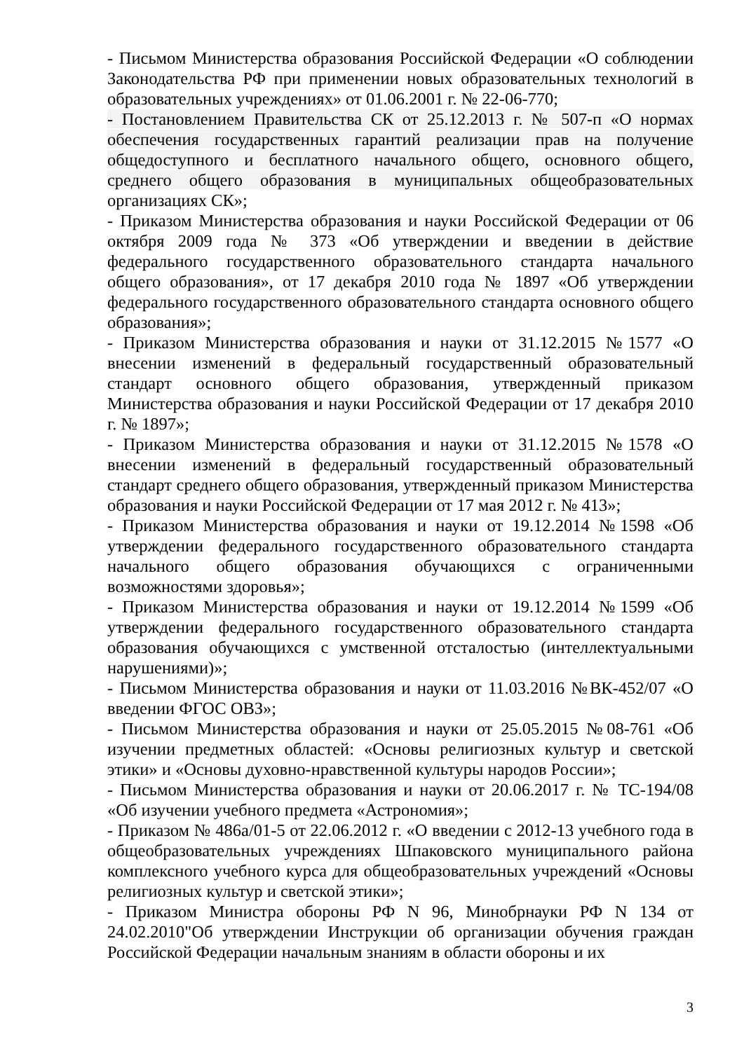- Письмом Министерства образования Российской Федерации «О соблюдении Законодательства РФ при применении новых образовательных технологий в образовательных учреждениях» от 01.06.2001 г. № 22-06-770;
- Постановлением Правительства СК от 25.12.2013 г. № 507-п «О нормах обеспечения государственных гарантий реализации прав на получение общедоступного и бесплатного начального общего, основного общего, среднего общего образования в муниципальных общеобразовательных организациях СК»;
- Приказом Министерства образования и науки Российской Федерации от 06 октября 2009 года № 373 «Об утверждении и введении в действие федерального государственного образовательного стандарта начального общего образования», от 17 декабря 2010 года № 1897 «Об утверждении федерального государственного образовательного стандарта основного общего образования»;
- Приказом Министерства образования и науки от 31.12.2015 №1577 «О внесении изменений в федеральный государственный образовательный стандарт основного общего образования, утвержденный приказом Министерства образования и науки Российской Федерации от 17 декабря 2010 г. № 1897»;
- Приказом Министерства образования и науки от 31.12.2015 №1578 «О внесении изменений в федеральный государственный образовательный стандарт среднего общего образования, утвержденный приказом Министерства образования и науки Российской Федерации от 17 мая 2012 г. № 413»;
- Приказом Министерства образования и науки от 19.12.2014 №1598 «Об утверждении федерального государственного образовательного стандарта начального общего образования обучающихся с ограниченными возможностями здоровья»;
- Приказом Министерства образования и науки от 19.12.2014 №1599 «Об утверждении федерального государственного образовательного стандарта образования обучающихся с умственной отсталостью (интеллектуальными нарушениями)»;
- Письмом Министерства образования и науки от 11.03.2016 №ВК-452/07 «О введении ФГОС ОВЗ»;
- Письмом Министерства образования и науки от 25.05.2015 №08-761 «Об изучении предметных областей: «Основы религиозных культур и светской этики» и «Основы духовно-нравственной культуры народов России»;
- Письмом Министерства образования и науки от 20.06.2017 г. № ТС-194/08 «Об изучении учебного предмета «Астрономия»;
- Приказом № 486а/01-5 от 22.06.2012 г. «О введении с 2012-13 учебного года в общеобразовательных учреждениях Шпаковского муниципального района комплексного учебного курса для общеобразовательных учреждений «Основы религиозных культур и светской этики»;
- Приказом Министра обороны РФ N 96, Минобрнауки РФ N 134 от 24.02.2010"Об утверждении Инструкции об организации обучения граждан Российской Федерации начальным знаниям в области обороны и их
3